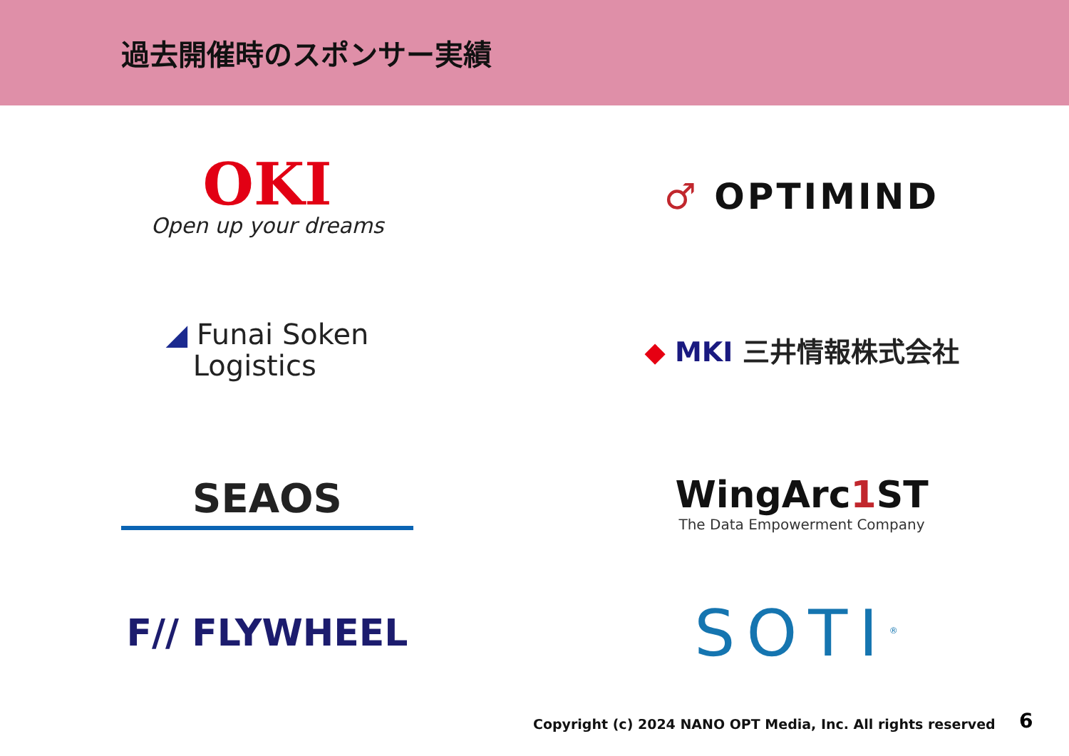過去開催時のスポンサー実績
OKI
Open up your dreams
♂ OPTIMIND
◢ Funai Soken
Logistics
◆ MKI 三井情報株式会社
SEAOS
WingArc1 ST
The Data Empowerment Company
F// FLYWHEEL
SOTI<sup>®</sup>
Copyright (c) 2024 NANO OPT Media, Inc. All rights reserved
6